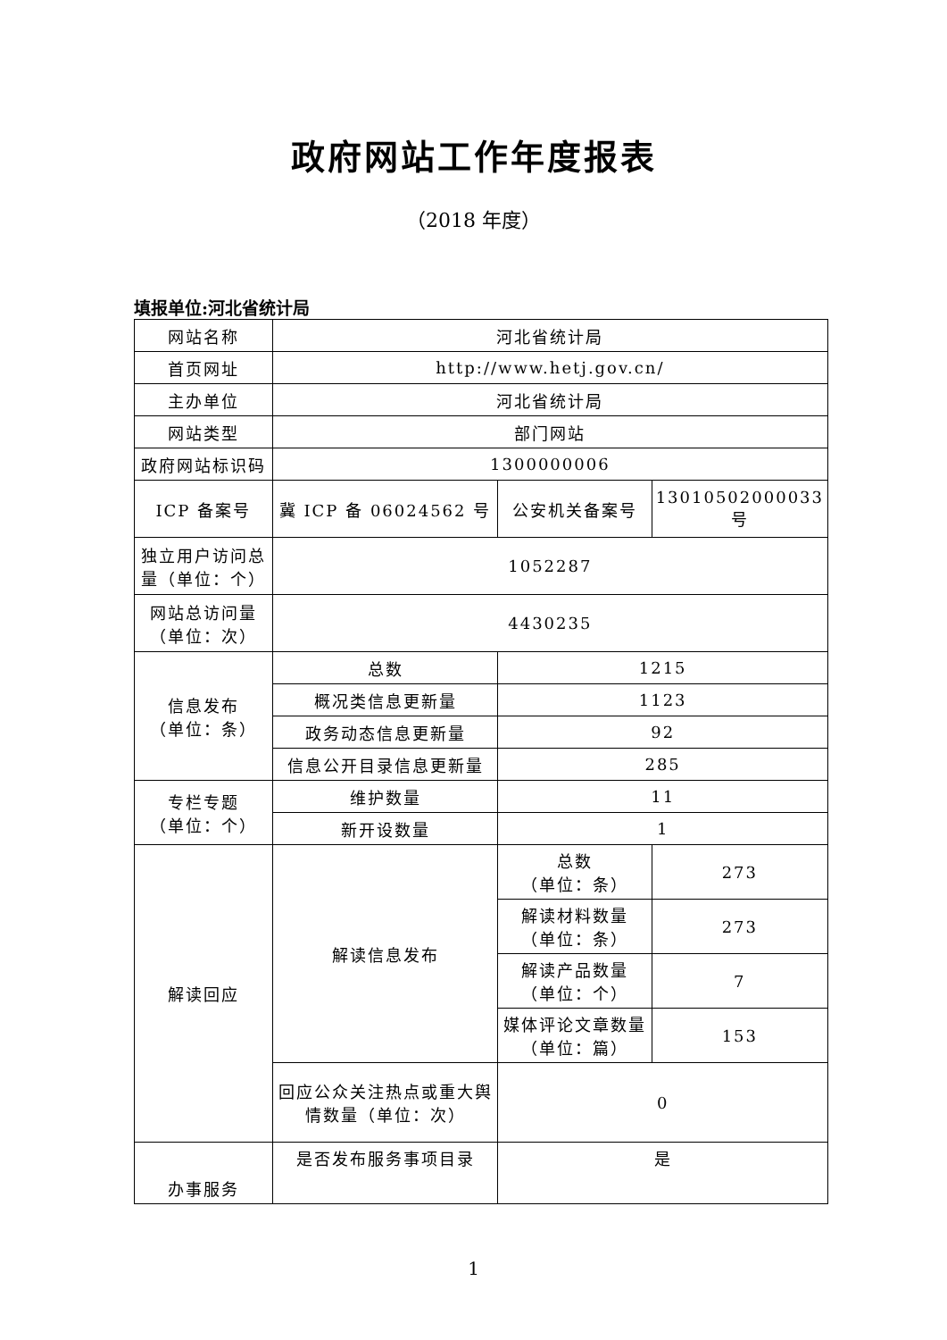政府网站工作年度报表
（2018 年度）
填报单位:河北省统计局
| 网站名称 | 河北省统计局 | | |
| 首页网址 | http://www.hetj.gov.cn/ | | |
| 主办单位 | 河北省统计局 | | |
| 网站类型 | 部门网站 | | |
| 政府网站标识码 | 1300000006 | | |
| ICP 备案号 | 冀 ICP 备 06024562 号 | 公安机关备案号 | 13010502000033 号 |
| 独立用户访问总量（单位：个） | 1052287 | | |
| 网站总访问量（单位：次） | 4430235 | | |
| 信息发布 （单位：条） | 总数 | 1215 | |
| | 概况类信息更新量 | 1123 | |
| | 政务动态信息更新量 | 92 | |
| | 信息公开目录信息更新量 | 285 | |
| 专栏专题 （单位：个） | 维护数量 | 11 | |
| | 新开设数量 | 1 | |
| 解读回应 | 解读信息发布 | 总数 （单位：条） | 273 |
| | | 解读材料数量 （单位：条） | 273 |
| | | 解读产品数量 （单位：个） | 7 |
| | | 媒体评论文章数量 （单位：篇） | 153 |
| | 回应公众关注热点或重大舆情数量（单位：次） | 0 | |
| 办事服务 | 是否发布服务事项目录 | 是 | |
1